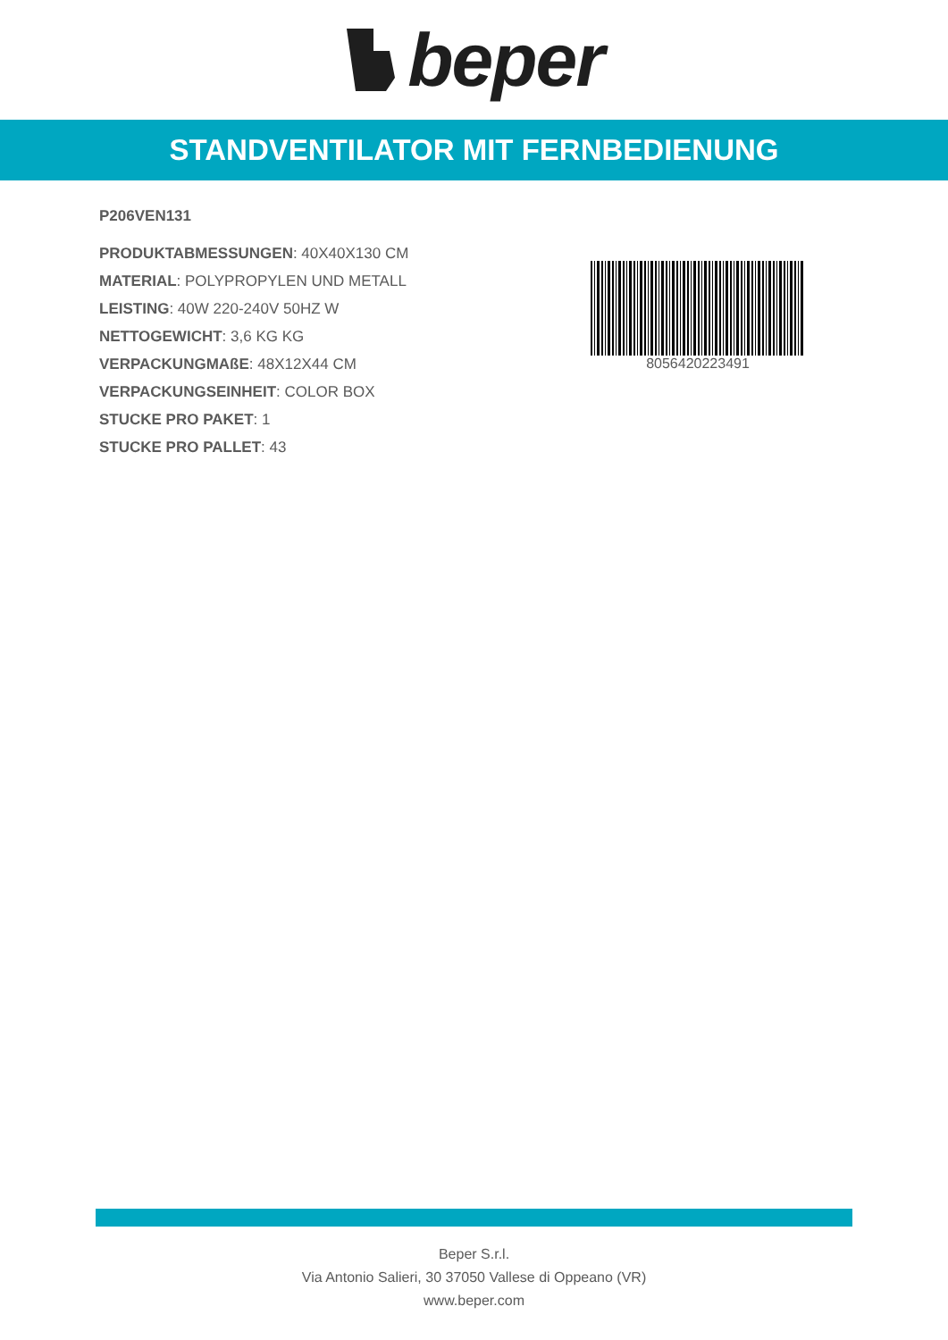beper
STANDVENTILATOR MIT FERNBEDIENUNG
P206VEN131
PRODUKTABMESSUNGEN: 40X40X130 CM
MATERIAL: POLYPROPYLEN UND METALL
LEISTING: 40W 220-240V 50HZ W
NETTOGEWICHT: 3,6 KG KG
VERPACKUNGMAßE: 48X12X44 CM
VERPACKUNGSEINHEIT: COLOR BOX
STUCKE PRO PAKET: 1
STUCKE PRO PALLET: 43
8056420223491
Beper S.r.l.
Via Antonio Salieri, 30 37050 Vallese di Oppeano (VR)
www.beper.com